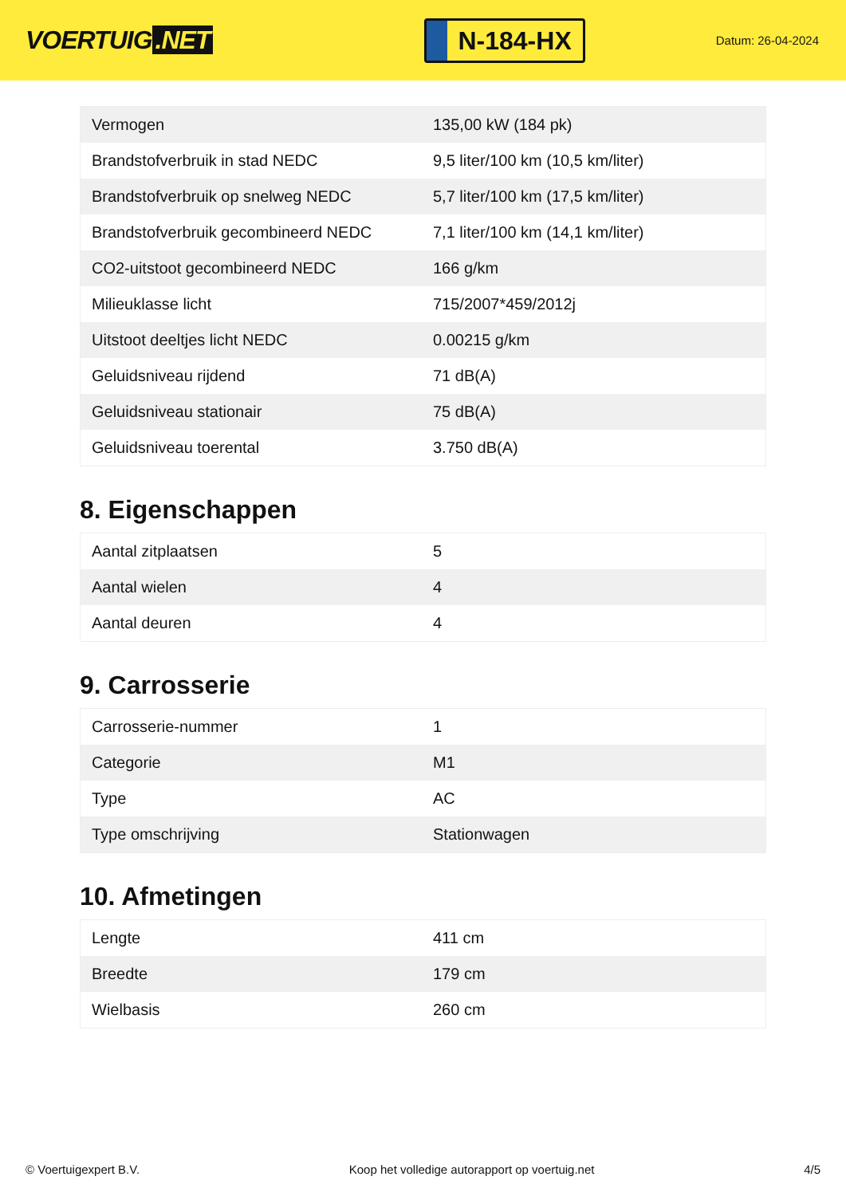VOERTUIG.NET
N-184-HX
Datum: 26-04-2024
| Vermogen | 135,00 kW (184 pk) |
| Brandstofverbruik in stad NEDC | 9,5 liter/100 km (10,5 km/liter) |
| Brandstofverbruik op snelweg NEDC | 5,7 liter/100 km (17,5 km/liter) |
| Brandstofverbruik gecombineerd NEDC | 7,1 liter/100 km (14,1 km/liter) |
| CO2-uitstoot gecombineerd NEDC | 166 g/km |
| Milieuklasse licht | 715/2007*459/2012j |
| Uitstoot deeltjes licht NEDC | 0.00215 g/km |
| Geluidsniveau rijdend | 71 dB(A) |
| Geluidsniveau stationair | 75 dB(A) |
| Geluidsniveau toerental | 3.750 dB(A) |
8. Eigenschappen
| Aantal zitplaatsen | 5 |
| Aantal wielen | 4 |
| Aantal deuren | 4 |
9. Carrosserie
| Carrosserie-nummer | 1 |
| Categorie | M1 |
| Type | AC |
| Type omschrijving | Stationwagen |
10. Afmetingen
| Lengte | 411 cm |
| Breedte | 179 cm |
| Wielbasis | 260 cm |
© Voertuigexpert B.V. Koop het volledige autorapport op voertuig.net 4/5